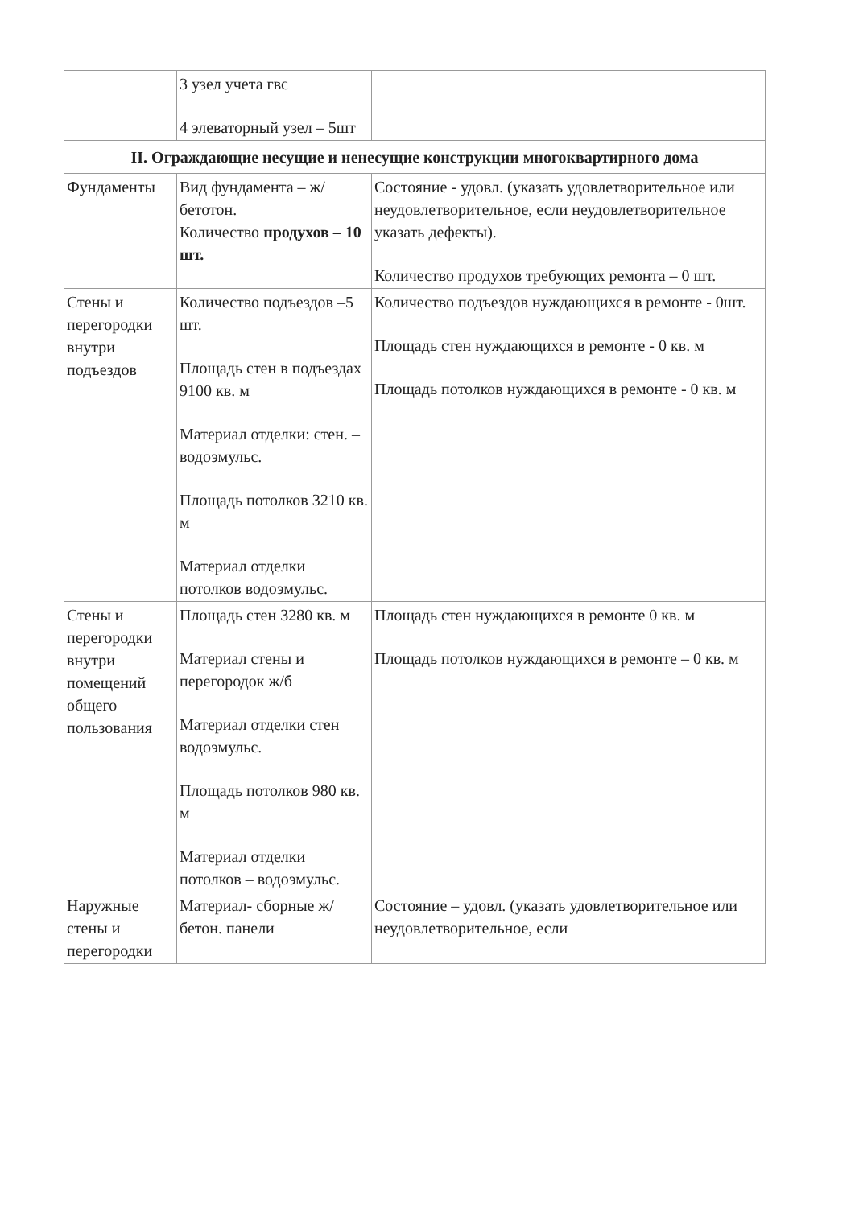| | 3 узел учета гвс 4 элеваторный узел – 5шт | |
| II. Ограждающие несущие и ненесущие конструкции многоквартирного дома | | |
| Фундаменты | Вид фундамента – ж/бетотон. Количество продухов – 10 шт. | Состояние - удовл. (указать удовлетворительное или неудовлетворительное, если неудовлетворительное указать дефекты). Количество продухов требующих ремонта – 0 шт. |
| Стены и перегородки внутри подъездов | Количество подъездов –5 шт. Площадь стен в подъездах 9100 кв. м Материал отделки: стен. – водоэмульс. Площадь потолков 3210 кв. м Материал отделки потолков водоэмульс. | Количество подъездов нуждающихся в ремонте - 0шт. Площадь стен нуждающихся в ремонте - 0 кв. м Площадь потолков нуждающихся в ремонте - 0 кв. м |
| Стены и перегородки внутри помещений общего пользования | Площадь стен 3280 кв. м Материал стены и перегородок ж/б Материал отделки стен водоэмульс. Площадь потолков 980 кв. м Материал отделки потолков – водоэмульс. | Площадь стен нуждающихся в ремонте 0 кв. м Площадь потолков нуждающихся в ремонте – 0 кв. м |
| Наружные стены и перегородки | Материал- сборные ж/бетон. панели | Состояние – удовл. (указать удовлетворительное или неудовлетворительное, если |